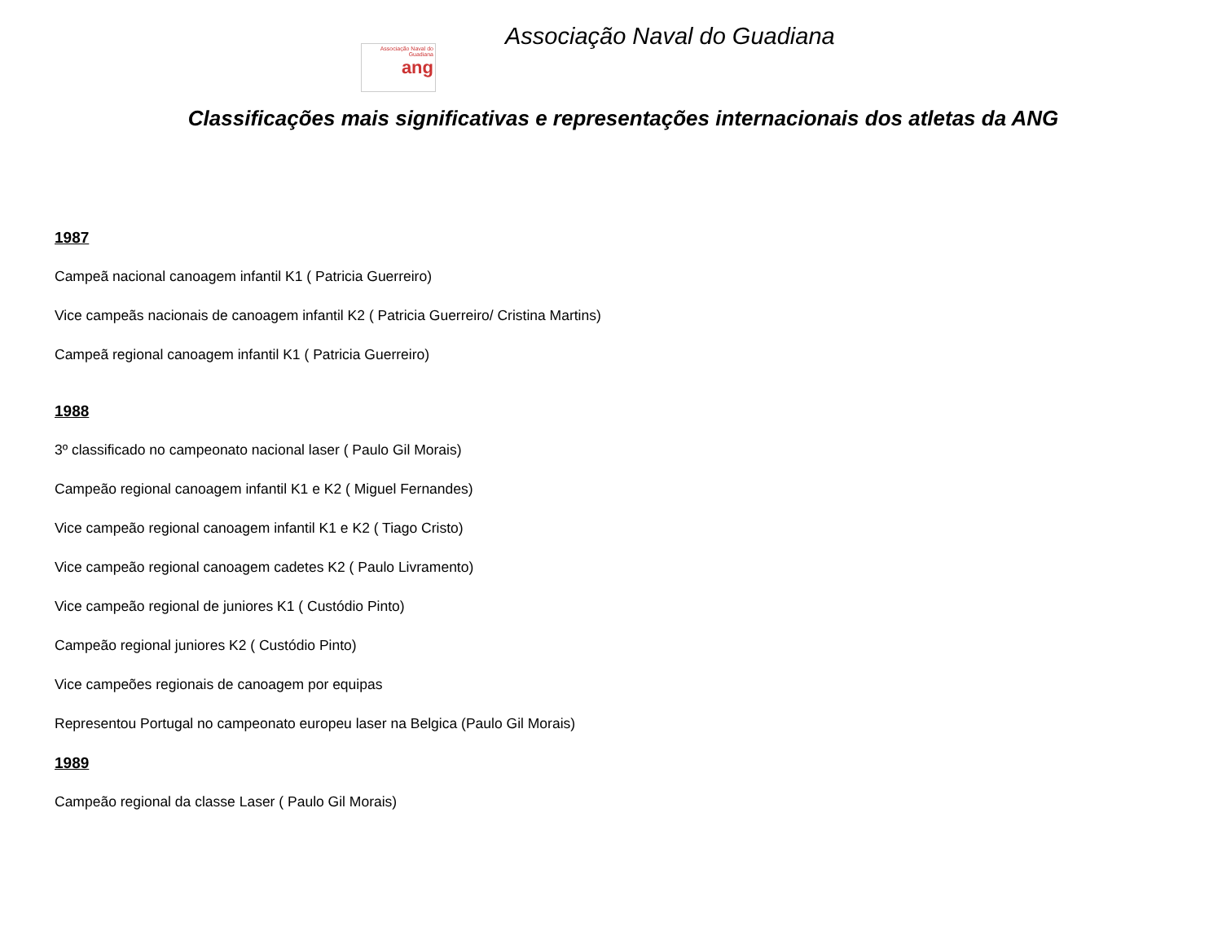Associação Naval do Guadiana
ang
Associação Naval do Guadiana
Classificações mais significativas e representações internacionais dos atletas da ANG
1987
Campeã nacional canoagem infantil K1 ( Patricia Guerreiro)
Vice campeãs nacionais de canoagem infantil K2 ( Patricia Guerreiro/ Cristina Martins)
Campeã regional canoagem infantil K1 ( Patricia Guerreiro)
1988
3º classificado no campeonato nacional laser ( Paulo Gil Morais)
Campeão regional canoagem infantil K1 e K2 ( Miguel Fernandes)
Vice campeão regional canoagem infantil K1 e K2 ( Tiago Cristo)
Vice campeão regional canoagem cadetes K2 ( Paulo Livramento)
Vice campeão regional de juniores K1 ( Custódio Pinto)
Campeão regional juniores K2 ( Custódio Pinto)
Vice campeões regionais de canoagem por equipas
Representou Portugal no campeonato europeu laser na Belgica (Paulo Gil Morais)
1989
Campeão regional da classe Laser ( Paulo Gil Morais)